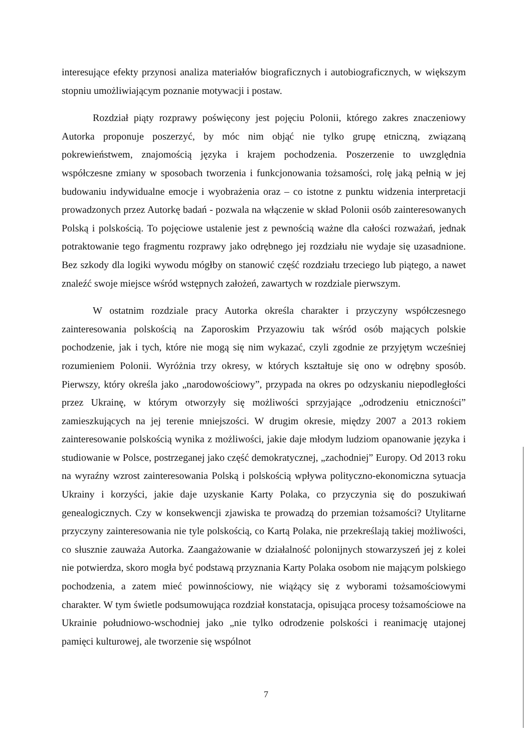interesujące efekty przynosi analiza materiałów biograficznych i autobiograficznych, w większym stopniu umożliwiającym poznanie motywacji i postaw.
Rozdział piąty rozprawy poświęcony jest pojęciu Polonii, którego zakres znaczeniowy Autorka proponuje poszerzyć, by móc nim objąć nie tylko grupę etniczną, związaną pokrewieństwem, znajomością języka i krajem pochodzenia. Poszerzenie to uwzględnia współczesne zmiany w sposobach tworzenia i funkcjonowania tożsamości, rolę jaką pełnią w jej budowaniu indywidualne emocje i wyobrażenia oraz – co istotne z punktu widzenia interpretacji prowadzonych przez Autorkę badań - pozwala na włączenie w skład Polonii osób zainteresowanych Polską i polskością. To pojęciowe ustalenie jest z pewnością ważne dla całości rozważań, jednak potraktowanie tego fragmentu rozprawy jako odrębnego jej rozdziału nie wydaje się uzasadnione. Bez szkody dla logiki wywodu mógłby on stanowić część rozdziału trzeciego lub piątego, a nawet znaleźć swoje miejsce wśród wstępnych założeń, zawartych w rozdziale pierwszym.
W ostatnim rozdziale pracy Autorka określa charakter i przyczyny współczesnego zainteresowania polskością na Zaporoskim Przyazowiu tak wśród osób mających polskie pochodzenie, jak i tych, które nie mogą się nim wykazać, czyli zgodnie ze przyjętym wcześniej rozumieniem Polonii. Wyróżnia trzy okresy, w których kształtuje się ono w odrębny sposób. Pierwszy, który określa jako „narodowościowy”, przypada na okres po odzyskaniu niepodległości przez Ukrainę, w którym otworzyły się możliwości sprzyjające „odrodzeniu etniczności” zamieszkujących na jej terenie mniejszości. W drugim okresie, między 2007 a 2013 rokiem zainteresowanie polskością wynika z możliwości, jakie daje młodym ludziom opanowanie języka i studiowanie w Polsce, postrzeganej jako część demokratycznej, „zachodniej” Europy. Od 2013 roku na wyraźny wzrost zainteresowania Polską i polskością wpływa polityczno-ekonomiczna sytuacja Ukrainy i korzyści, jakie daje uzyskanie Karty Polaka, co przyczynia się do poszukiwań genealogicznych. Czy w konsekwencji zjawiska te prowadzą do przemian tożsamości? Utylitarne przyczyny zainteresowania nie tyle polskością, co Kartą Polaka, nie przekreślają takiej możliwości, co słusznie zauważa Autorka. Zaangażowanie w działalność polonijnych stowarzyszeń jej z kolei nie potwierdza, skoro mogła być podstawą przyznania Karty Polaka osobom nie mającym polskiego pochodzenia, a zatem mieć powinnościowy, nie wiążący się z wyborami tożsamościowymi charakter. W tym świetle podsumowująca rozdział konstatacja, opisująca procesy tożsamościowe na Ukrainie południowo-wschodniej jako „nie tylko odrodzenie polskości i reanimację utajonej pamięci kulturowej, ale tworzenie się wspólnot
7